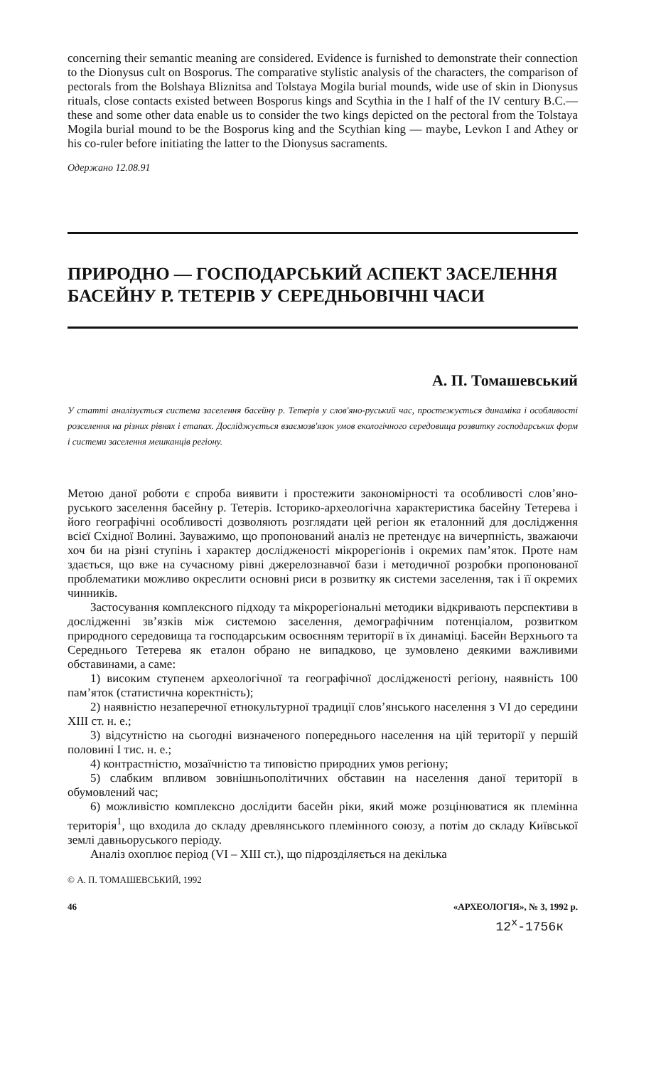concerning their semantic meaning are considered. Evidence is furnished to demonstrate their connection to the Dionysus cult on Bosporus. The comparative stylistic analysis of the characters, the comparison of pectorals from the Bolshaya Bliznitsa and Tolstaya Mogila burial mounds, wide use of skin in Dionysus rituals, close contacts existed between Bosporus kings and Scythia in the I half of the IV century B.C.— these and some other data enable us to consider the two kings depicted on the pectoral from the Tolstaya Mogila burial mound to be the Bosporus king and the Scythian king — maybe, Levkon I and Athey or his co-ruler before initiating the latter to the Dionysus sacraments.
Одержано 12.08.91
ПРИРОДНО — ГОСПОДАРСЬКИЙ АСПЕКТ ЗАСЕЛЕННЯ БАСЕЙНУ Р. ТЕТЕРІВ У СЕРЕДНЬОВІЧНІ ЧАСИ
А. П. Томашевський
У статті аналізується система заселення басейну р. Тетерів у слов'яно-руський час, простежується динаміка і особливості розселення на різних рівнях і етапах. Досліджується взаємозв'язок умов екологічного середовища розвитку господарських форм і системи заселення мешканців регіону.
Метою даної роботи є спроба виявити і простежити закономірності та особливості слов’яно-руського заселення басейну р. Тетерів. Історико-археологічна характеристика басейну Тетерева і його географічні особливості дозволяють розглядати цей регіон як еталонний для дослідження всієї Східної Волині. Зауважимо, що пропонований аналіз не претендує на вичерпність, зважаючи хоч би на різні ступінь і характер дослідженості мікрорегіонів і окремих пам’яток. Проте нам здається, що вже на сучасному рівні джерелознавчої бази і методичної розробки пропонованої проблематики можливо окреслити основні риси в розвитку як системи заселення, так і її окремих чинників.
Застосування комплексного підходу та мікрорегіональні методики відкривають перспективи в дослідженні зв’язків між системою заселення, демографічним потенціалом, розвитком природного середовища та господарським освоєнням території в їх динаміці. Басейн Верхнього та Середнього Тетерева як еталон обрано не випадково, це зумовлено деякими важливими обставинами, а саме:
1) високим ступенем археологічної та географічної дослідженості регіону, наявність 100 пам’яток (статистична коректність);
2) наявністю незаперечної етнокультурної традиції слов’янського населення з VI до середини XIII ст. н. е.;
3) відсутністю на сьогодні визначеного попереднього населення на цій території у першій половині I тис. н. е.;
4) контрастністю, мозаїчністю та типовістю природних умов регіону;
5) слабким впливом зовнішньополітичних обставин на населення даної території в обумовлений час;
6) можливістю комплексно дослідити басейн ріки, який може розцінюватися як племінна територія<sup>1</sup>, що входила до складу древлянського племінного союзу, а потім до складу Київської землі давньоруського періоду.
Аналіз охоплює період (VI – XIII ст.), що підрозділяється на декілька
© А. П. ТОМАШЕВСЬКИЙ, 1992
46 «АРХЕОЛОГІЯ», № 3, 1992 р.
12<sup>x</sup>-1756к